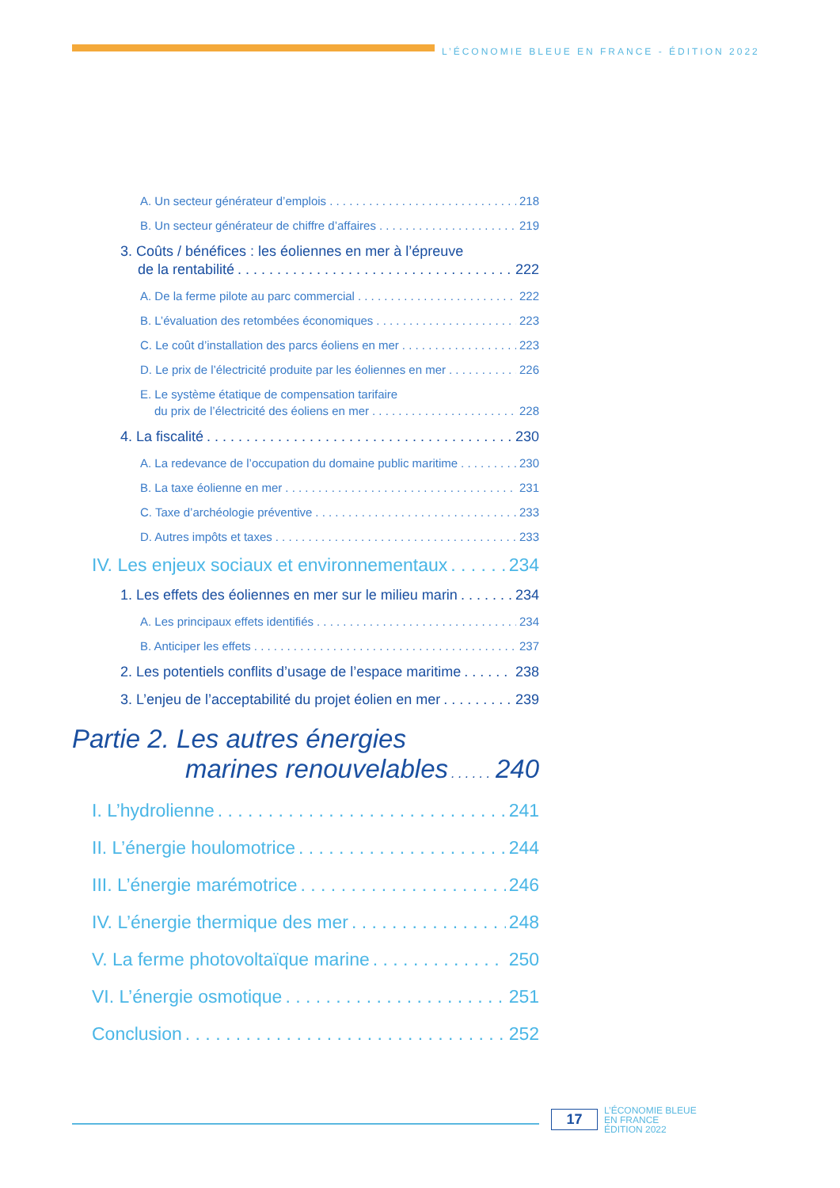L’ÉCONOMIE BLEUE EN FRANCE - ÉDITION 2022
A. Un secteur générateur d’emplois 218
B. Un secteur générateur de chiffre d’affaires 219
3. Coûts / bénéfices : les éoliennes en mer à l’épreuve
de la rentabilité 222
A. De la ferme pilote au parc commercial 222
B. L’évaluation des retombées économiques 223
C. Le coût d’installation des parcs éoliens en mer 223
D. Le prix de l’électricité produite par les éoliennes en mer 226
E. Le système étatique de compensation tarifaire
du prix de l’électricité des éoliens en mer 228
4. La fiscalité 230
A. La redevance de l’occupation du domaine public maritime 230
B. La taxe éolienne en mer 231
C. Taxe d’archéologie préventive 233
D. Autres impôts et taxes 233
IV. Les enjeux sociaux et environnementaux 234
1. Les effets des éoliennes en mer sur le milieu marin 234
A. Les principaux effets identifiés 234
B. Anticiper les effets 237
2. Les potentiels conflits d’usage de l’espace maritime 238
3. L’enjeu de l’acceptabilité du projet éolien en mer 239
Partie 2. Les autres énergies
marines renouvelables 240
I. L’hydrolienne 241
II. L’énergie houlomotrice 244
III. L’énergie marémotrice 246
IV. L’énergie thermique des mer 248
V. La ferme photovoltaïque marine 250
VI. L’énergie osmotique 251
Conclusion 252
17
L’ÉCONOMIE BLEUE
EN FRANCE
ÉDITION 2022